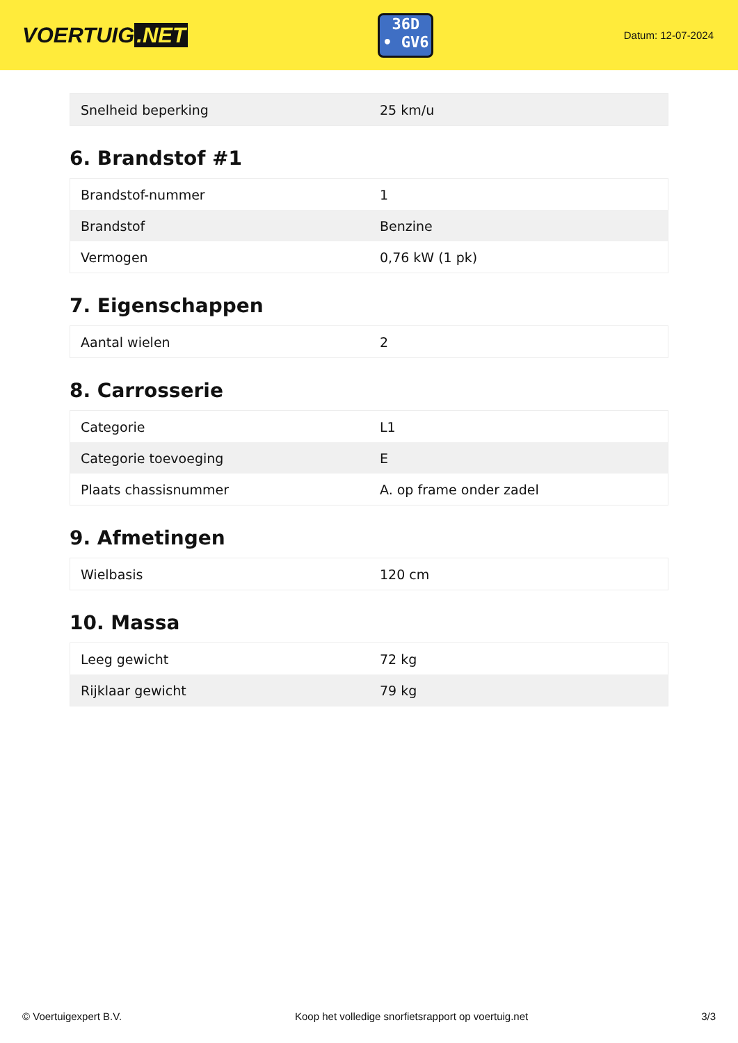VOERTUIG.NET
36D
• GV6
Datum: 12-07-2024
| Snelheid beperking | 25 km/u |
6. Brandstof #1
| Brandstof-nummer | 1 |
| Brandstof | Benzine |
| Vermogen | 0,76 kW (1 pk) |
7. Eigenschappen
| Aantal wielen | 2 |
8. Carrosserie
| Categorie | L1 |
| Categorie toevoeging | E |
| Plaats chassisnummer | A. op frame onder zadel |
9. Afmetingen
| Wielbasis | 120 cm |
10. Massa
| Leeg gewicht | 72 kg |
| Rijklaar gewicht | 79 kg |
© Voertuigexpert B.V. Koop het volledige snorfietsrapport op voertuig.net 3/3